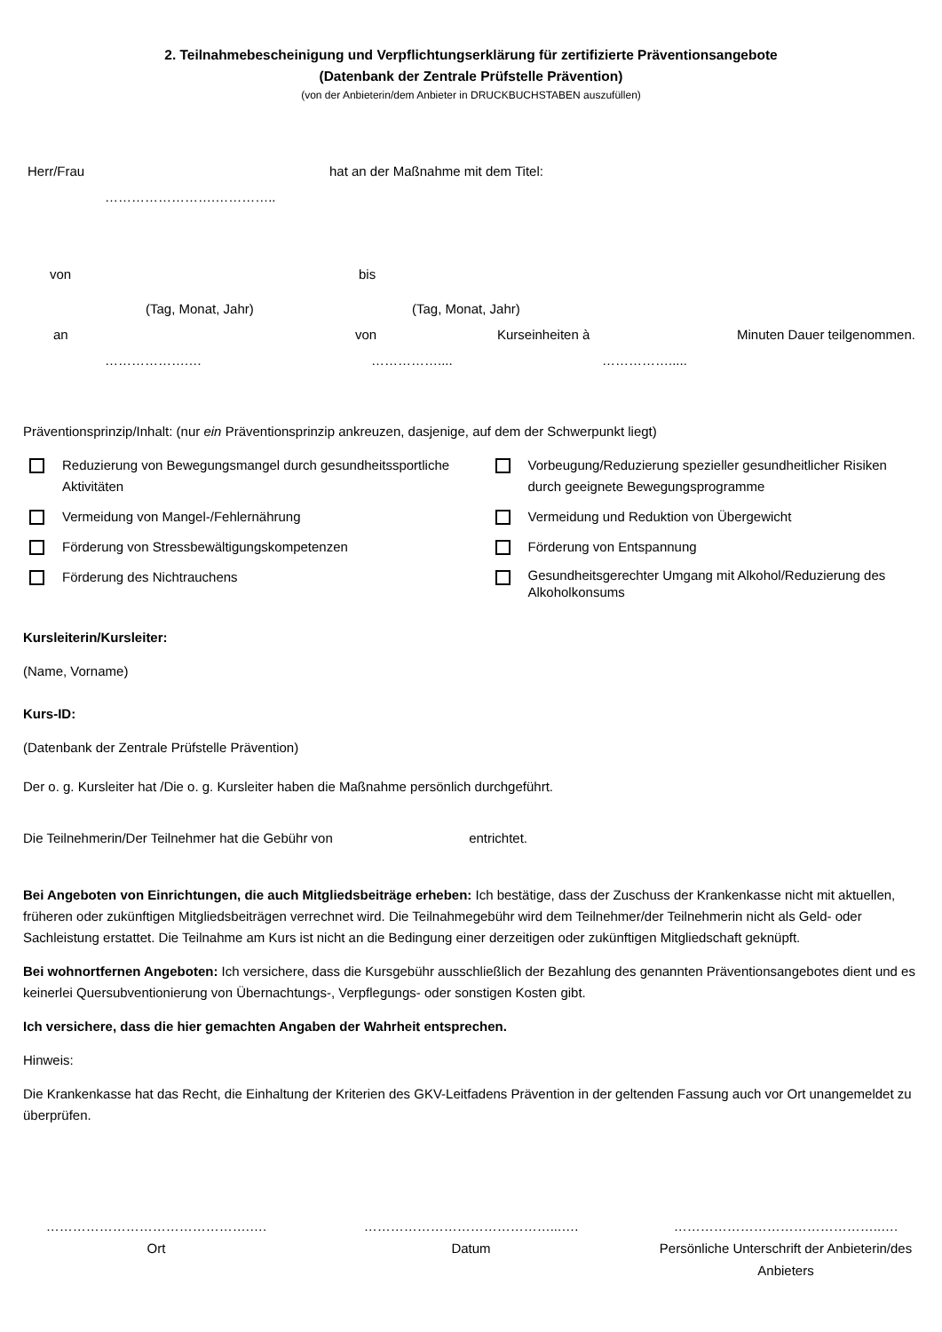2. Teilnahmebescheinigung und Verpflichtungserklärung für zertifizierte Präventionsangebote
(Datenbank der Zentrale Prüfstelle Prävention)
(von der Anbieterin/dem Anbieter in DRUCKBUCHSTABEN auszufüllen)
Herr/Frau hat an der Maßnahme mit dem Titel:
…………………….…………..
von bis
(Tag, Monat, Jahr) (Tag, Monat, Jahr)
an von Kurseinheiten à Minuten Dauer teilgenommen.
……………….… …………….... …………….....
Präventionsprinzip/Inhalt: (nur ein Präventionsprinzip ankreuzen, dasjenige, auf dem der Schwerpunkt liegt)
Reduzierung von Bewegungsmangel durch gesundheitssportliche Aktivitäten
Vorbeugung/Reduzierung spezieller gesundheitlicher Risiken durch geeignete Bewegungsprogramme
Vermeidung von Mangel-/Fehlernährung
Vermeidung und Reduktion von Übergewicht
Förderung von Stressbewältigungskompetenzen
Förderung von Entspannung
Förderung des Nichtrauchens
Gesundheitsgerechter Umgang mit Alkohol/Reduzierung des Alkoholkonsums
Kursleiterin/Kursleiter:
(Name, Vorname)
Kurs-ID:
(Datenbank der Zentrale Prüfstelle Prävention)
Der o. g. Kursleiter hat /Die o. g. Kursleiter haben die Maßnahme persönlich durchgeführt.
Die Teilnehmerin/Der Teilnehmer hat die Gebühr von entrichtet.
Bei Angeboten von Einrichtungen, die auch Mitgliedsbeiträge erheben: Ich bestätige, dass der Zuschuss der Krankenkasse nicht mit aktuellen, früheren oder zukünftigen Mitgliedsbeiträgen verrechnet wird. Die Teilnahmegebühr wird dem Teilnehmer/der Teilnehmerin nicht als Geld- oder Sachleistung erstattet. Die Teilnahme am Kurs ist nicht an die Bedingung einer derzeitigen oder zukünftigen Mitgliedschaft geknüpft.
Bei wohnortfernen Angeboten: Ich versichere, dass die Kursgebühr ausschließlich der Bezahlung des genannten Präventionsangebotes dient und es keinerlei Quersubventionierung von Übernachtungs-, Verpflegungs- oder sonstigen Kosten gibt.
Ich versichere, dass die hier gemachten Angaben der Wahrheit entsprechen.
Hinweis:
Die Krankenkasse hat das Recht, die Einhaltung der Kriterien des GKV-Leitfadens Prävention in der geltenden Fassung auch vor Ort unangemeldet zu überprüfen.
……………………………………….….
Ort
……………………………………...….
Datum
………………………………………..….
Persönliche Unterschrift der Anbieterin/des Anbieters